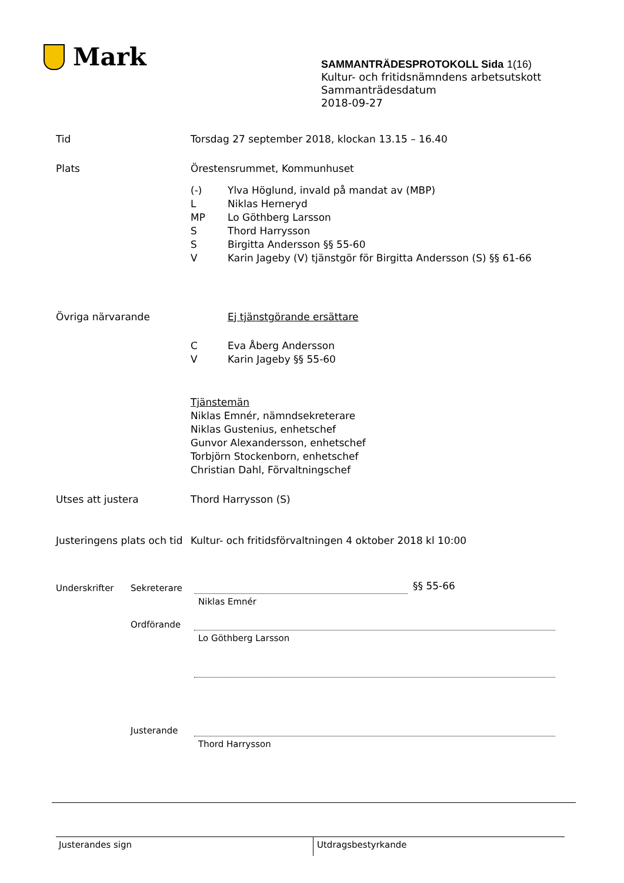Mark
SAMMANTRÄDESPROTOKOLL Sida 1(16)
Kultur- och fritidsnämndens arbetsutskott
Sammanträdesdatum
2018-09-27
Tid Torsdag 27 september 2018, klockan 13.15 – 16.40
Plats Örestensrummet, Kommunhuset
(-) Ylva Höglund, invald på mandat av (MBP)
L Niklas Herneryd
MP Lo Göthberg Larsson
S Thord Harrysson
S Birgitta Andersson §§ 55-60
V Karin Jageby (V) tjänstgör för Birgitta Andersson (S) §§ 61-66
Övriga närvarande Ej tjänstgörande ersättare
C Eva Åberg Andersson
V Karin Jageby §§ 55-60
Tjänstemän
Niklas Emnér, nämndsekreterare
Niklas Gustenius, enhetschef
Gunvor Alexandersson, enhetschef
Torbjörn Stockenborn, enhetschef
Christian Dahl, Förvaltningschef
Utses att justera Thord Harrysson (S)
Justeringens plats och tid
Kultur- och fritidsförvaltningen 4 oktober 2018 kl 10:00
Underskrifter Sekreterare §§ 55-66
Niklas Emnér
Ordförande
Lo Göthberg Larsson
Justerande
Thord Harrysson
Justerandes sign
Utdragsbestyrkande